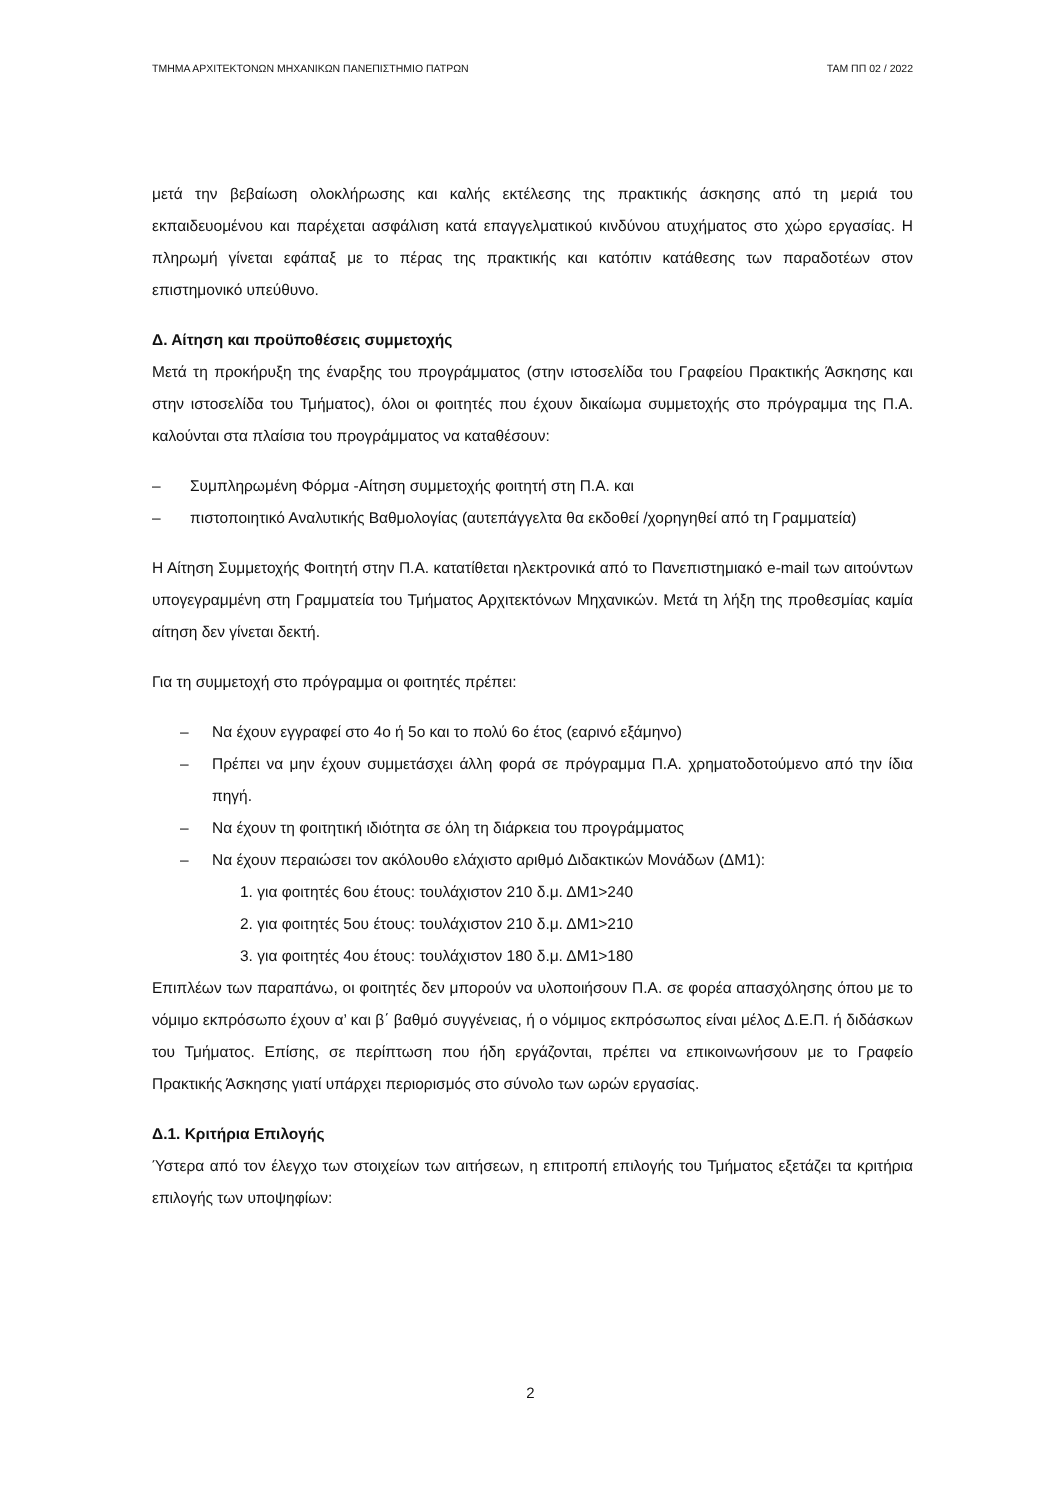ΤΜΗΜΑ ΑΡΧΙΤΕΚΤΟΝΩΝ ΜΗΧΑΝΙΚΩΝ ΠΑΝΕΠΙΣΤΗΜΙΟ ΠΑΤΡΩΝ ΤΑΜ ΠΠ 02 / 2022
μετά την βεβαίωση ολοκλήρωσης και καλής εκτέλεσης της πρακτικής άσκησης από τη μεριά του εκπαιδευομένου και παρέχεται ασφάλιση κατά επαγγελματικού κινδύνου ατυχήματος στο χώρο εργασίας. Η πληρωμή γίνεται εφάπαξ με το πέρας της πρακτικής και κατόπιν κατάθεσης των παραδοτέων στον επιστημονικό υπεύθυνο.
Δ. Αίτηση και προϋποθέσεις συμμετοχής
Μετά τη προκήρυξη της έναρξης του προγράμματος (στην ιστοσελίδα του Γραφείου Πρακτικής Άσκησης και στην ιστοσελίδα του Τμήματος), όλοι οι φοιτητές που έχουν δικαίωμα συμμετοχής στο πρόγραμμα της Π.Α. καλούνται στα πλαίσια του προγράμματος να καταθέσουν:
– Συμπληρωμένη Φόρμα -Αίτηση συμμετοχής φοιτητή στη Π.Α. και
– πιστοποιητικό Αναλυτικής Βαθμολογίας (αυτεπάγγελτα θα εκδοθεί /χορηγηθεί από τη Γραμματεία)
Η Αίτηση Συμμετοχής Φοιτητή στην Π.Α. κατατίθεται ηλεκτρονικά από το Πανεπιστημιακό e-mail των αιτούντων υπογεγραμμένη στη Γραμματεία του Τμήματος Αρχιτεκτόνων Μηχανικών. Μετά τη λήξη της προθεσμίας καμία αίτηση δεν γίνεται δεκτή.
Για τη συμμετοχή στο πρόγραμμα οι φοιτητές πρέπει:
– Να έχουν εγγραφεί στο 4ο ή 5ο και το πολύ 6ο έτος (εαρινό εξάμηνο)
– Πρέπει να μην έχουν συμμετάσχει άλλη φορά σε πρόγραμμα Π.Α. χρηματοδοτούμενο από την ίδια πηγή.
– Να έχουν τη φοιτητική ιδιότητα σε όλη τη διάρκεια του προγράμματος
– Να έχουν περαιώσει τον ακόλουθο ελάχιστο αριθμό Διδακτικών Μονάδων (ΔΜ1):
1. για φοιτητές 6ου έτους: τουλάχιστον 210 δ.μ. ΔΜ1>240
2. για φοιτητές 5ου έτους: τουλάχιστον 210 δ.μ. ΔΜ1>210
3. για φοιτητές 4ου έτους: τουλάχιστον 180 δ.μ. ΔΜ1>180
Επιπλέων των παραπάνω, οι φοιτητές δεν μπορούν να υλοποιήσουν Π.Α. σε φορέα απασχόλησης όπου με το νόμιμο εκπρόσωπο έχουν α’ και β΄ βαθμό συγγένειας, ή ο νόμιμος εκπρόσωπος είναι μέλος Δ.Ε.Π. ή διδάσκων του Τμήματος. Επίσης, σε περίπτωση που ήδη εργάζονται, πρέπει να επικοινωνήσουν με το Γραφείο Πρακτικής Άσκησης γιατί υπάρχει περιορισμός στο σύνολο των ωρών εργασίας.
Δ.1. Κριτήρια Επιλογής
Ύστερα από τον έλεγχο των στοιχείων των αιτήσεων, η επιτροπή επιλογής του Τμήματος εξετάζει τα κριτήρια επιλογής των υποψηφίων:
2